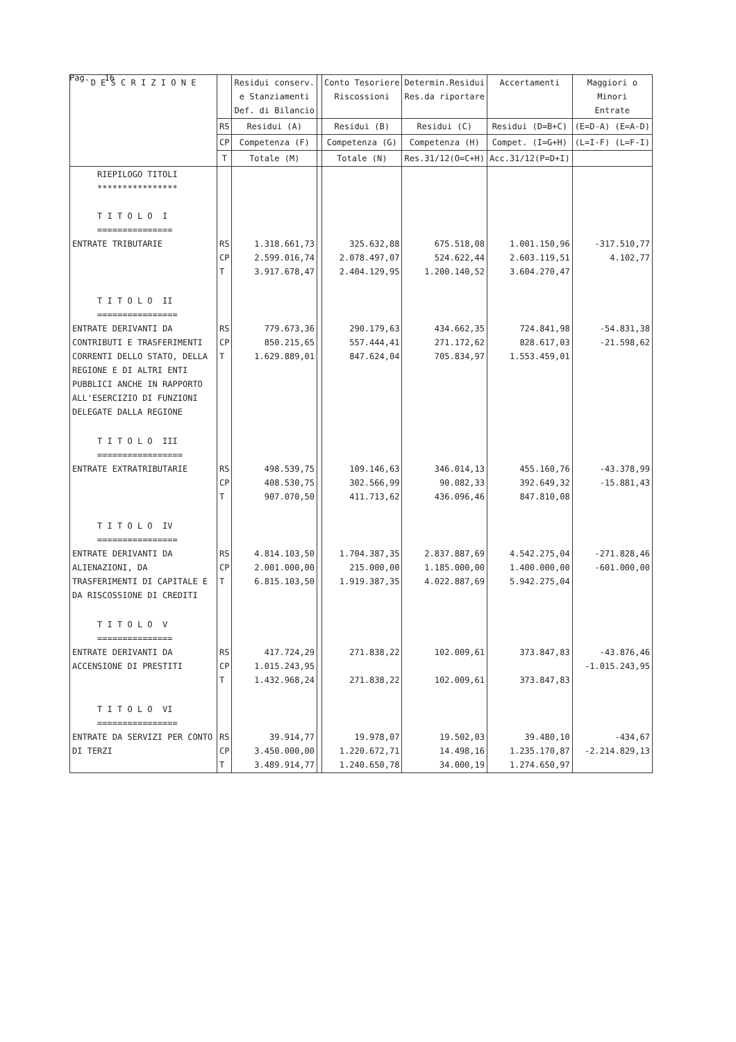Pag. 16
| D E S C R I Z I O N E | | Residui conserv. e Stanziamenti Def. di Bilancio | | Conto Tesoriere Riscossioni | Determin.Residui Res.da riportare | Accertamenti | Maggiori o Minori Entrate | |
| --- | --- | --- | --- | --- | --- | --- | --- | --- |
| | RS | Residui (A) | | Residui (B) | Residui (C) | Residui (D=B+C) | (E=D-A) (E=A-D) | |
| | CP | Competenza (F) | | Competenza (G) | Competenza (H) | Compet. (I=G+H) | (L=I-F) (L=F-I) | |
| | T | Totale (M) | | Totale (N) | Res.31/12(O=C+H) | Acc.31/12(P=D+I) | | |
| | RIEPILOGO TITOLI **************** T I T O L O I =============== ENTRATE TRIBUTARIE | RS CP T | 1.318.661,73 2.599.016,74 3.917.678,47 | | 325.632,88 2.078.497,07 2.404.129,95 | 675.518,08 524.622,44 1.200.140,52 | 1.001.150,96 2.603.119,51 3.604.270,47 | -317.510,77 4.102,77 |
| T I T O L O II ================ ENTRATE DERIVANTI DA CONTRIBUTI E TRASFERIMENTI CORRENTI DELLO STATO, DELLA REGIONE E DI ALTRI ENTI PUBBLICI ANCHE IN RAPPORTO ALL'ESERCIZIO DI FUNZIONI DELEGATE DALLA REGIONE | RS CP T | 779.673,36 850.215,65 1.629.889,01 | | 290.179,63 557.444,41 847.624,04 | 434.662,35 271.172,62 705.834,97 | 724.841,98 828.617,03 1.553.459,01 | -54.831,38 -21.598,62 | |
| T I T O L O III ================= ENTRATE EXTRATRIBUTARIE | RS CP T | 498.539,75 408.530,75 907.070,50 | | 109.146,63 302.566,99 411.713,62 | 346.014,13 90.082,33 436.096,46 | 455.160,76 392.649,32 847.810,08 | -43.378,99 -15.881,43 | |
| T I T O L O IV ================ ENTRATE DERIVANTI DA ALIENAZIONI, DA TRASFERIMENTI DI CAPITALE E DA RISCOSSIONE DI CREDITI | RS CP T | 4.814.103,50 2.001.000,00 6.815.103,50 | | 1.704.387,35 215.000,00 1.919.387,35 | 2.837.887,69 1.185.000,00 4.022.887,69 | 4.542.275,04 1.400.000,00 5.942.275,04 | -271.828,46 -601.000,00 | |
| T I T O L O V =============== ENTRATE DERIVANTI DA ACCENSIONE DI PRESTITI | RS CP T | 417.724,29 1.015.243,95 1.432.968,24 | | 271.838,22 271.838,22 | 102.009,61 102.009,61 | 373.847,83 373.847,83 | -43.876,46 -1.015.243,95 | |
| T I T O L O VI ================ ENTRATE DA SERVIZI PER CONTO DI TERZI | RS CP T | 39.914,77 3.450.000,00 3.489.914,77 | | 19.978,07 1.220.672,71 1.240.650,78 | 19.502,03 14.498,16 34.000,19 | 39.480,10 1.235.170,87 1.274.650,97 | -434,67 -2.214.829,13 | |